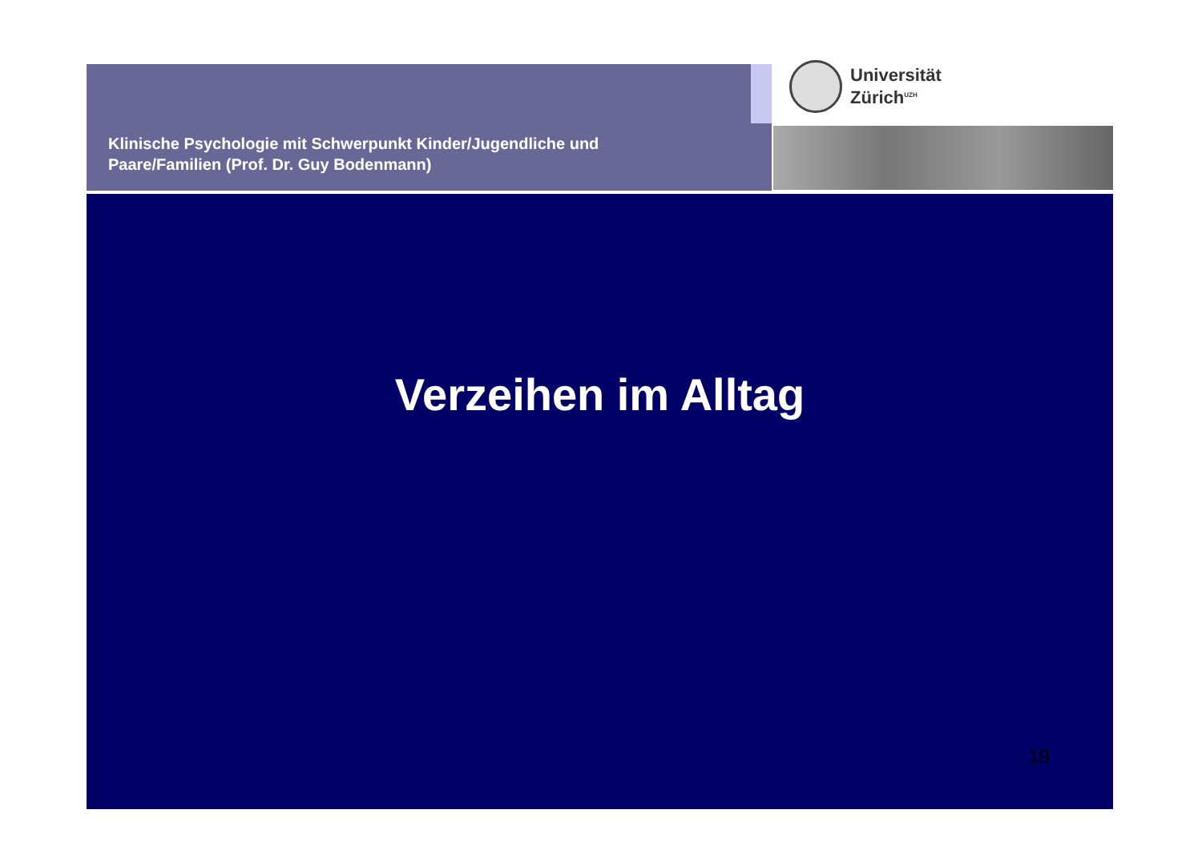Klinische Psychologie mit Schwerpunkt Kinder/Jugendliche und
Paare/Familien (Prof. Dr. Guy Bodenmann)
Universität
Zürich<sup>UZH</sup>
Verzeihen im Alltag
19